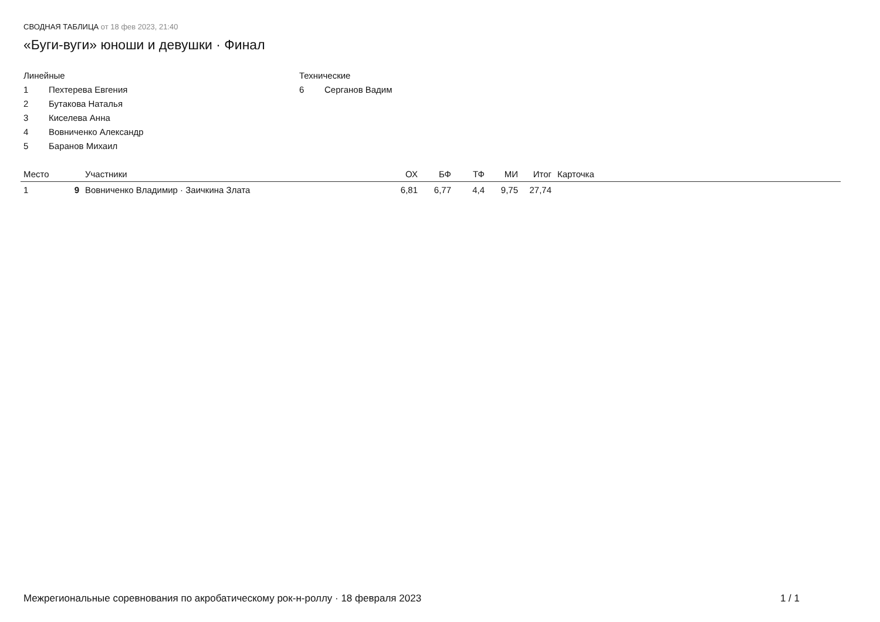СВОДНАЯ ТАБЛИЦА от 18 фев 2023, 21:40
«Буги-вуги» юноши и девушки · Финал
Линейные
1 Пехтерева Евгения
2 Бутакова Наталья
3 Киселева Анна
4 Вовниченко Александр
5 Баранов Михаил
Технические
6 Серганов Вадим
| Место | | Участники | ОХ | БФ | ТФ | МИ | Итог | Карточка |
| --- | --- | --- | --- | --- | --- | --- | --- | --- |
| 1 | 9 | Вовниченко Владимир · Заичкина Злата | 6,81 | 6,77 | 4,4 | 9,75 | 27,74 | |
Межрегиональные соревнования по акробатическому рок-н-роллу · 18 февраля 2023 1 / 1